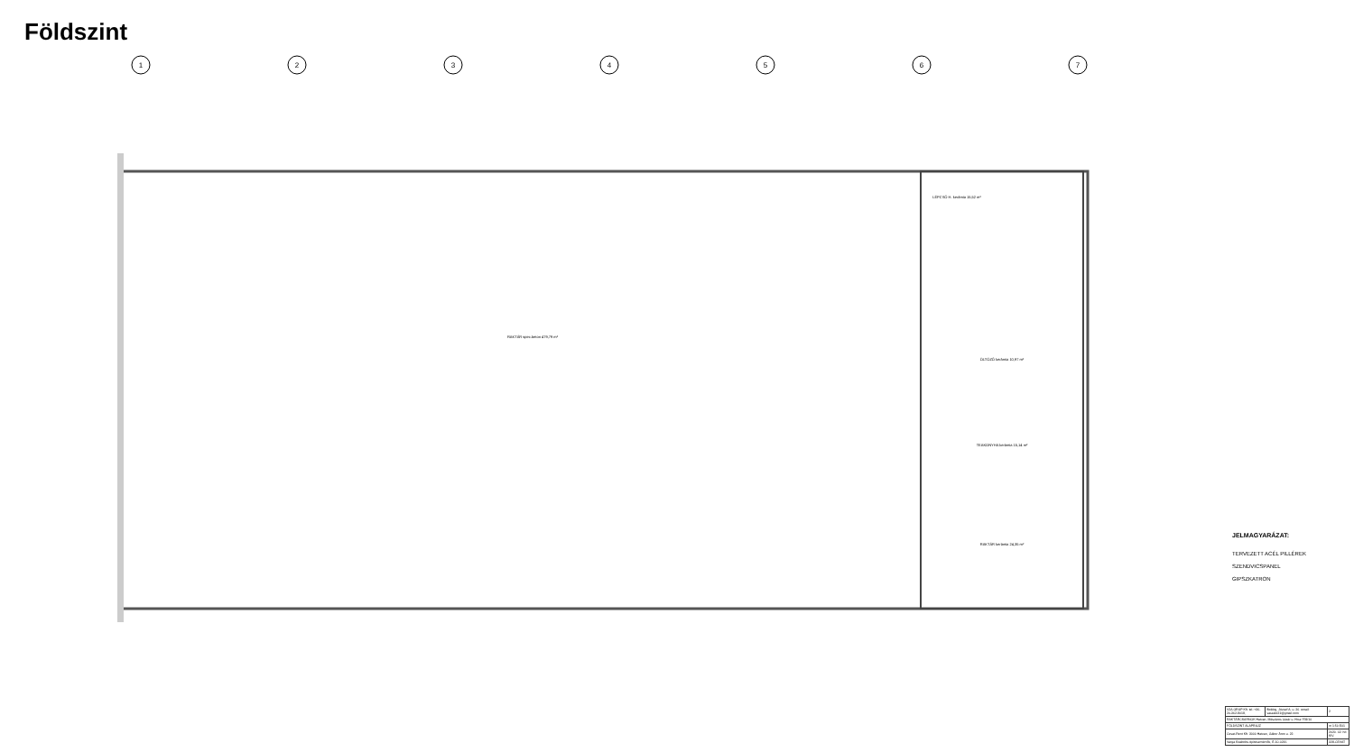Földszint
1
2
3
4
5
6
7
RAKTÁR spec.beton 479,79 m²
RAKTÁR kerámia 24,35 m²
TEAKONYHA kerámia 15,14 m²
ÖLTÖZŐ kerámia 10,97 m²
LÉPCSŐ H. kerámia 15,52 m²
JELMAGYARÁZAT:
TERVEZETT ACÉL PILLÉREK
SZENDVICSPANEL
GIPSZKATRON
| V2A GRUP Kft. tel.:+36-20-362-9019, | Boldog, József A. u. 26. email: vaszabi21@gmail.com | 2 |
| RAKTÁRCSARNOK Hatvan, Mészáros Lázár u. Hrsz:759/10 | | |
| FÖLDSZINT ALAPRAJZ | | m 1:50 E01 |
| Cevat-Rent Kft. 3000 Hatvan, Gábor Áron u. 22. | | 2020. 02. hó KIV. |
| Varga Szabolcs építészmérnök, É-10-0216 | | 328-CEVAT |